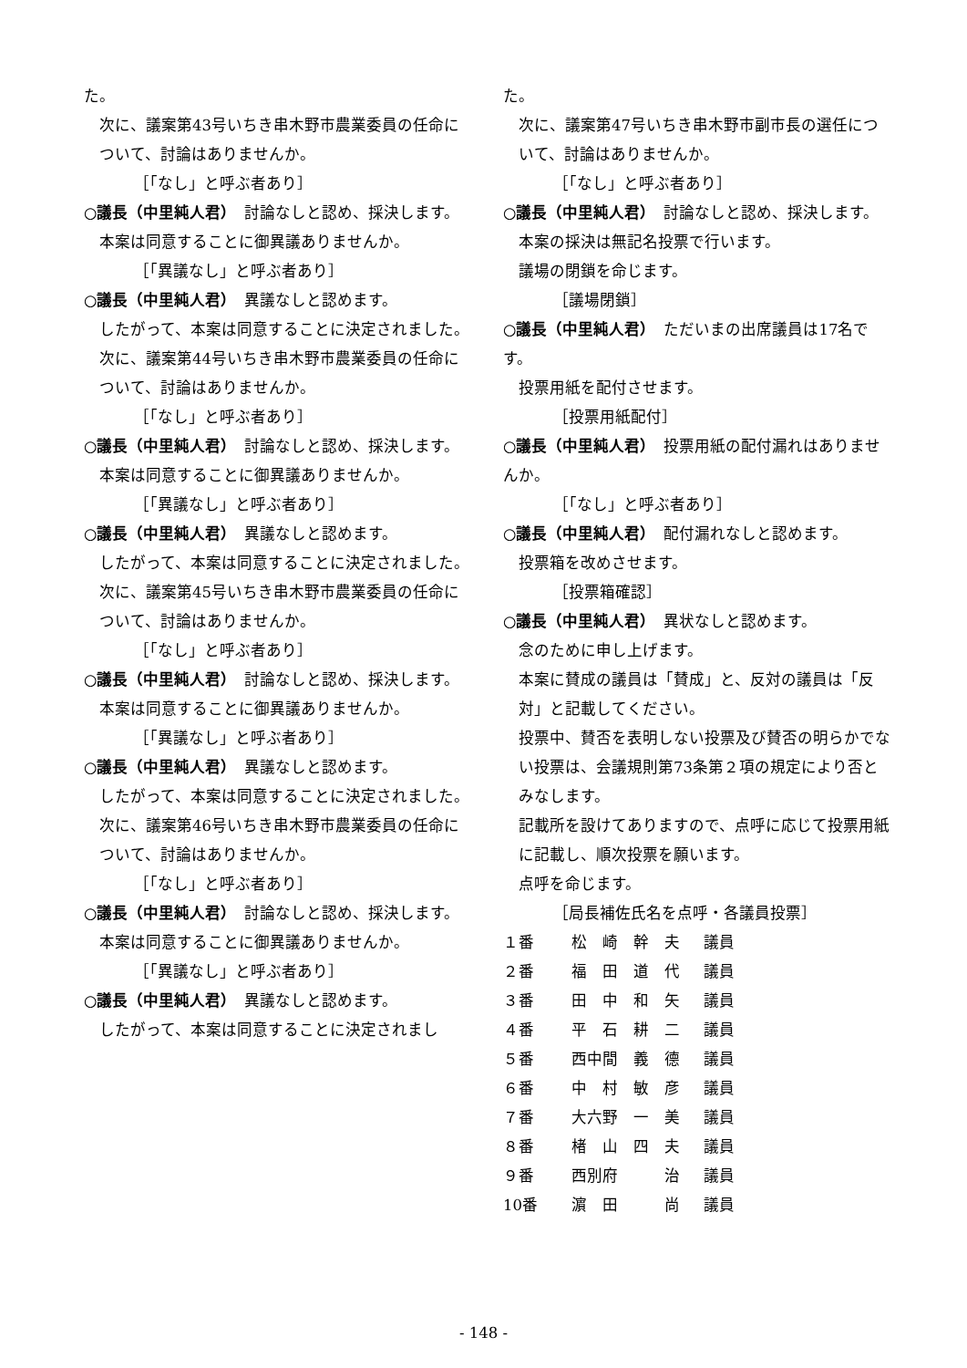た。
次に、議案第43号いちき串木野市農業委員の任命について、討論はありませんか。
［「なし」と呼ぶ者あり］
○議長（中里純人君）　討論なしと認め、採決します。
本案は同意することに御異議ありませんか。
［「異議なし」と呼ぶ者あり］
○議長（中里純人君）　異議なしと認めます。
したがって、本案は同意することに決定されました。
次に、議案第44号いちき串木野市農業委員の任命について、討論はありませんか。
［「なし」と呼ぶ者あり］
○議長（中里純人君）　討論なしと認め、採決します。
本案は同意することに御異議ありませんか。
［「異議なし」と呼ぶ者あり］
○議長（中里純人君）　異議なしと認めます。
したがって、本案は同意することに決定されました。
次に、議案第45号いちき串木野市農業委員の任命について、討論はありませんか。
［「なし」と呼ぶ者あり］
○議長（中里純人君）　討論なしと認め、採決します。
本案は同意することに御異議ありませんか。
［「異議なし」と呼ぶ者あり］
○議長（中里純人君）　異議なしと認めます。
したがって、本案は同意することに決定されました。
次に、議案第46号いちき串木野市農業委員の任命について、討論はありませんか。
［「なし」と呼ぶ者あり］
○議長（中里純人君）　討論なしと認め、採決します。
本案は同意することに御異議ありませんか。
［「異議なし」と呼ぶ者あり］
○議長（中里純人君）　異議なしと認めます。
したがって、本案は同意することに決定されまし
た。
次に、議案第47号いちき串木野市副市長の選任について、討論はありませんか。
［「なし」と呼ぶ者あり］
○議長（中里純人君）　討論なしと認め、採決します。
本案の採決は無記名投票で行います。
議場の閉鎖を命じます。
［議場閉鎖］
○議長（中里純人君）　ただいまの出席議員は17名です。
投票用紙を配付させます。
［投票用紙配付］
○議長（中里純人君）　投票用紙の配付漏れはありませんか。
［「なし」と呼ぶ者あり］
○議長（中里純人君）　配付漏れなしと認めます。
投票箱を改めさせます。
［投票箱確認］
○議長（中里純人君）　異状なしと認めます。
念のために申し上げます。
本案に賛成の議員は「賛成」と、反対の議員は「反対」と記載してください。
投票中、賛否を表明しない投票及び賛否の明らかでない投票は、会議規則第73条第２項の規定により否とみなします。
記載所を設けてありますので、点呼に応じて投票用紙に記載し、順次投票を願います。
点呼を命じます。
［局長補佐氏名を点呼・各議員投票］
| １番 | 松 崎 幹 夫 | 議員 |
| ２番 | 福 田 道 代 | 議員 |
| ３番 | 田 中 和 矢 | 議員 |
| ４番 | 平 石 耕 二 | 議員 |
| ５番 | 西中間 義 德 | 議員 |
| ６番 | 中 村 敏 彦 | 議員 |
| ７番 | 大六野 一 美 | 議員 |
| ８番 | 楮 山 四 夫 | 議員 |
| ９番 | 西別府 治 | 議員 |
| 10番 | 濵 田 尚 | 議員 |
- 148 -